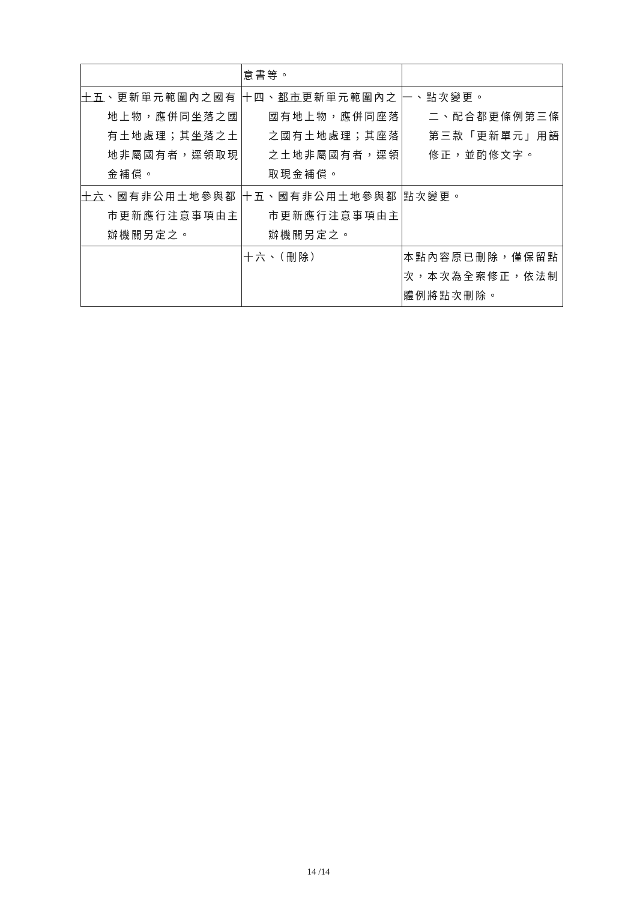| | 意書等。 | |
| 十五 、更新單元範圍內之國有地上物，應併同 坐 落之國有土地處理；其 坐 落之土地非屬國有者，逕領取現金補償。 | 十四、 都市 更新單元範圍內之國有地上物，應併同座落之國有土地處理；其座落之土地非屬國有者，逕領取現金補償。 | 一、點次變更。 二、配合都更條例第三條第三款「更新單元」用語修正，並酌修文字。 |
| 十六 、國有非公用土地參與都市更新應行注意事項由主辦機關另定之。 | 十五、國有非公用土地參與都市更新應行注意事項由主辦機關另定之。 | 點次變更。 |
| | 十六、（刪除） | 本點內容原已刪除，僅保留點次，本次為全案修正，依法制體例將點次刪除。 |
14 /14